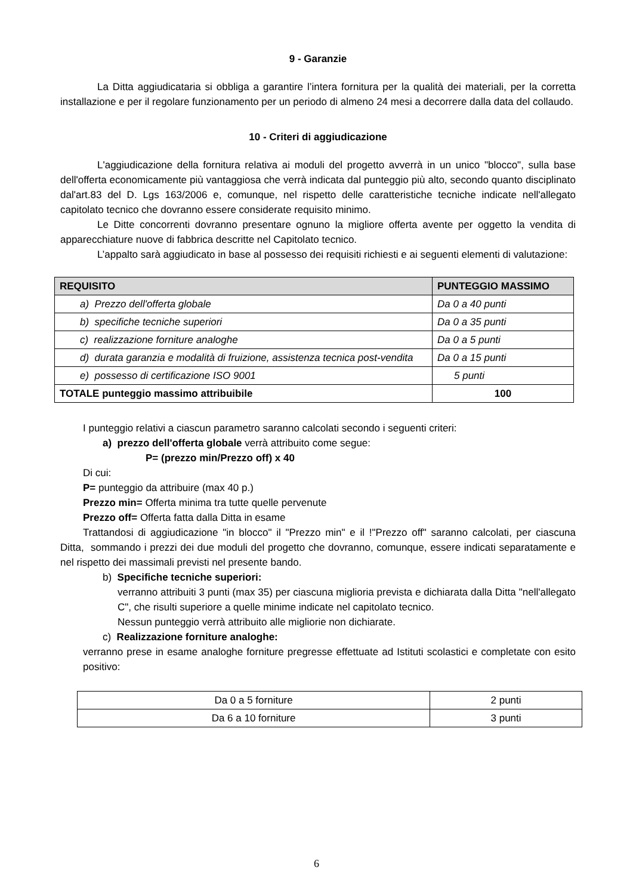9 - Garanzie
La Ditta aggiudicataria si obbliga a garantire l’intera fornitura per la qualità dei materiali, per la corretta installazione e per il regolare funzionamento per un periodo di almeno 24 mesi a decorrere dalla data del collaudo.
10 - Criteri di aggiudicazione
L'aggiudicazione della fornitura relativa ai moduli del progetto avverrà in un unico "blocco", sulla base dell'offerta economicamente più vantaggiosa che verrà indicata dal punteggio più alto, secondo quanto disciplinato dal'art.83 del D. Lgs 163/2006 e, comunque, nel rispetto delle caratteristiche tecniche indicate nell'allegato capitolato tecnico che dovranno essere considerate requisito minimo.
Le Ditte concorrenti dovranno presentare ognuno la migliore offerta avente per oggetto la vendita di apparecchiature nuove di fabbrica descritte nel Capitolato tecnico.
L’appalto sarà aggiudicato in base al possesso dei requisiti richiesti e ai seguenti elementi di valutazione:
| REQUISITO | PUNTEGGIO MASSIMO |
| --- | --- |
| a) Prezzo dell'offerta globale | Da 0 a 40 punti |
| b) specifiche tecniche superiori | Da 0 a 35 punti |
| c) realizzazione forniture analoghe | Da 0 a 5 punti |
| d) durata garanzia e modalità di fruizione, assistenza tecnica post-vendita | Da 0 a 15 punti |
| e) possesso di certificazione ISO 9001 | 5 punti |
| TOTALE punteggio massimo attribuibile | 100 |
I punteggio relativi a ciascun parametro saranno calcolati secondo i seguenti criteri:
a) prezzo dell'offerta globale verrà attribuito come segue:
P= (prezzo min/Prezzo off) x 40
Di cui:
P= punteggio da attribuire (max 40 p.)
Prezzo min= Offerta minima tra tutte quelle pervenute
Prezzo off= Offerta fatta dalla Ditta in esame
Trattandosi di aggiudicazione "in blocco" il "Prezzo min" e il !"Prezzo off" saranno calcolati, per ciascuna Ditta, sommando i prezzi dei due moduli del progetto che dovranno, comunque, essere indicati separatamente e nel rispetto dei massimali previsti nel presente bando.
b) Specifiche tecniche superiori:
verranno attribuiti 3 punti (max 35) per ciascuna miglioria prevista e dichiarata dalla Ditta "nell'allegato C", che risulti superiore a quelle minime indicate nel capitolato tecnico.
Nessun punteggio verrà attribuito alle migliorie non dichiarate.
c) Realizzazione forniture analoghe:
verranno prese in esame analoghe forniture pregresse effettuate ad Istituti scolastici e completate con esito positivo:
| Da 0 a 5 forniture | 2 punti |
| Da 6 a 10 forniture | 3 punti |
6